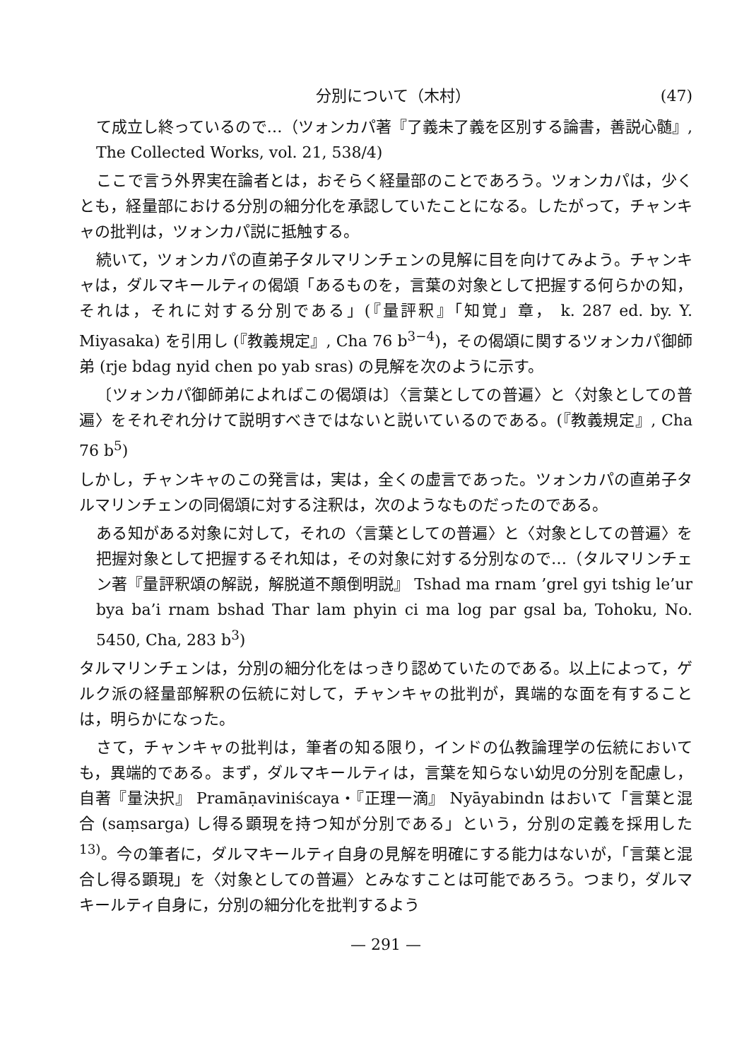分別について（木村） (47)
て成立し終っているので…（ツォンカパ著『了義未了義を区別する論書，善説心髄』, The Collected Works, vol. 21, 538/4)
ここで言う外界実在論者とは，おそらく経量部のことであろう。ツォンカパは，少くとも，経量部における分別の細分化を承認していたことになる。したがって，チャンキャの批判は，ツォンカパ説に抵触する。
続いて，ツォンカパの直弟子タルマリンチェンの見解に目を向けてみよう。チャンキャは，ダルマキールティの偈頌「あるものを，言葉の対象として把握する何らかの知，それは，それに対する分別である」(『量評釈』「知覚」章， k. 287 ed. by. Y. Miyasaka) を引用し (『教義規定』, Cha 76 b<sup>3−4</sup>)，その偈頌に関するツォンカパ御師弟 (rje bdag nyid chen po yab sras) の見解を次のように示す。
〔ツォンカパ御師弟によればこの偈頌は〕〈言葉としての普遍〉と〈対象としての普遍〉をそれぞれ分けて説明すべきではないと説いているのである。(『教義規定』, Cha 76 b<sup>5</sup>)
しかし，チャンキャのこの発言は，実は，全くの虚言であった。ツォンカパの直弟子タルマリンチェンの同偈頌に対する注釈は，次のようなものだったのである。
ある知がある対象に対して，それの〈言葉としての普遍〉と〈対象としての普遍〉を把握対象として把握するそれ知は，その対象に対する分別なので…（タルマリンチェン著『量評釈頌の解説，解脱道不顛倒明説』 Tshad ma rnam ’grel gyi tshig le’ur bya ba’i rnam bshad Thar lam phyin ci ma log par gsal ba, Tohoku, No. 5450, Cha, 283 b<sup>3</sup>)
タルマリンチェンは，分別の細分化をはっきり認めていたのである。以上によって，ゲルク派の経量部解釈の伝統に対して，チャンキャの批判が，異端的な面を有することは，明らかになった。
さて，チャンキャの批判は，筆者の知る限り，インドの仏教論理学の伝統においても，異端的である。まず，ダルマキールティは，言葉を知らない幼児の分別を配慮し，自著『量決択』 Pramāṇaviniścaya・『正理一滴』 Nyāyabindn はおいて「言葉と混合 (saṃsarga) し得る顕現を持つ知が分別である」という，分別の定義を採用した<sup>13)</sup>。今の筆者に，ダルマキールティ自身の見解を明確にする能力はないが，「言葉と混合し得る顕現」を〈対象としての普遍〉とみなすことは可能であろう。つまり，ダルマキールティ自身に，分別の細分化を批判するよう
— 291 —